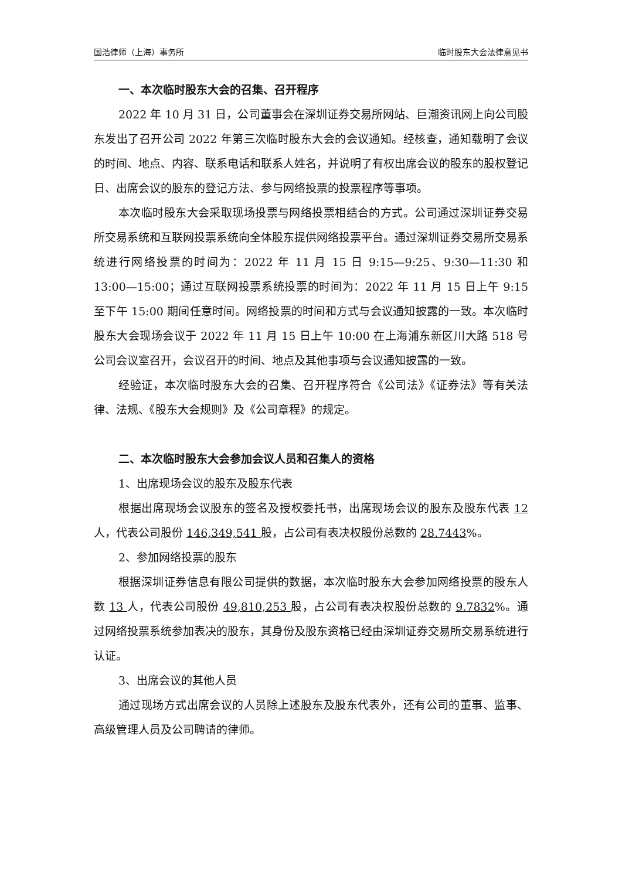国浩律师（上海）事务所 临时股东大会法律意见书
一、本次临时股东大会的召集、召开程序
2022 年 10 月 31 日，公司董事会在深圳证券交易所网站、巨潮资讯网上向公司股东发出了召开公司 2022 年第三次临时股东大会的会议通知。经核查，通知载明了会议的时间、地点、内容、联系电话和联系人姓名，并说明了有权出席会议的股东的股权登记日、出席会议的股东的登记方法、参与网络投票的投票程序等事项。
本次临时股东大会采取现场投票与网络投票相结合的方式。公司通过深圳证券交易所交易系统和互联网投票系统向全体股东提供网络投票平台。通过深圳证券交易所交易系统进行网络投票的时间为：2022 年 11 月 15 日 9:15—9:25、9:30—11:30 和 13:00—15:00；通过互联网投票系统投票的时间为：2022 年 11 月 15 日上午 9:15 至下午 15:00 期间任意时间。网络投票的时间和方式与会议通知披露的一致。本次临时股东大会现场会议于 2022 年 11 月 15 日上午 10:00 在上海浦东新区川大路 518 号公司会议室召开，会议召开的时间、地点及其他事项与会议通知披露的一致。
经验证，本次临时股东大会的召集、召开程序符合《公司法》《证券法》等有关法律、法规、《股东大会规则》及《公司章程》的规定。
二、本次临时股东大会参加会议人员和召集人的资格
1、出席现场会议的股东及股东代表
根据出席现场会议股东的签名及授权委托书，出席现场会议的股东及股东代表 12 人，代表公司股份 146,349,541 股，占公司有表决权股份总数的 28.7443%。
2、参加网络投票的股东
根据深圳证券信息有限公司提供的数据，本次临时股东大会参加网络投票的股东人数 13 人，代表公司股份 49,810,253 股，占公司有表决权股份总数的 9.7832%。通过网络投票系统参加表决的股东，其身份及股东资格已经由深圳证券交易所交易系统进行认证。
3、出席会议的其他人员
通过现场方式出席会议的人员除上述股东及股东代表外，还有公司的董事、监事、高级管理人员及公司聘请的律师。